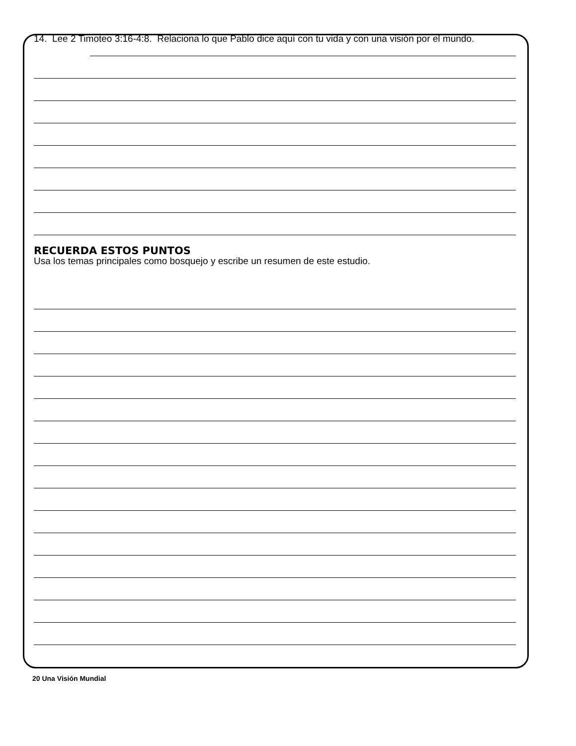14. Lee 2 Timoteo 3:16-4:8. Relaciona lo que Pablo dice aquí con tu vida y con una visión por el mundo.
RECUERDA ESTOS PUNTOS
Usa los temas principales como bosquejo y escribe un resumen de este estudio.
20 Una Visión Mundial